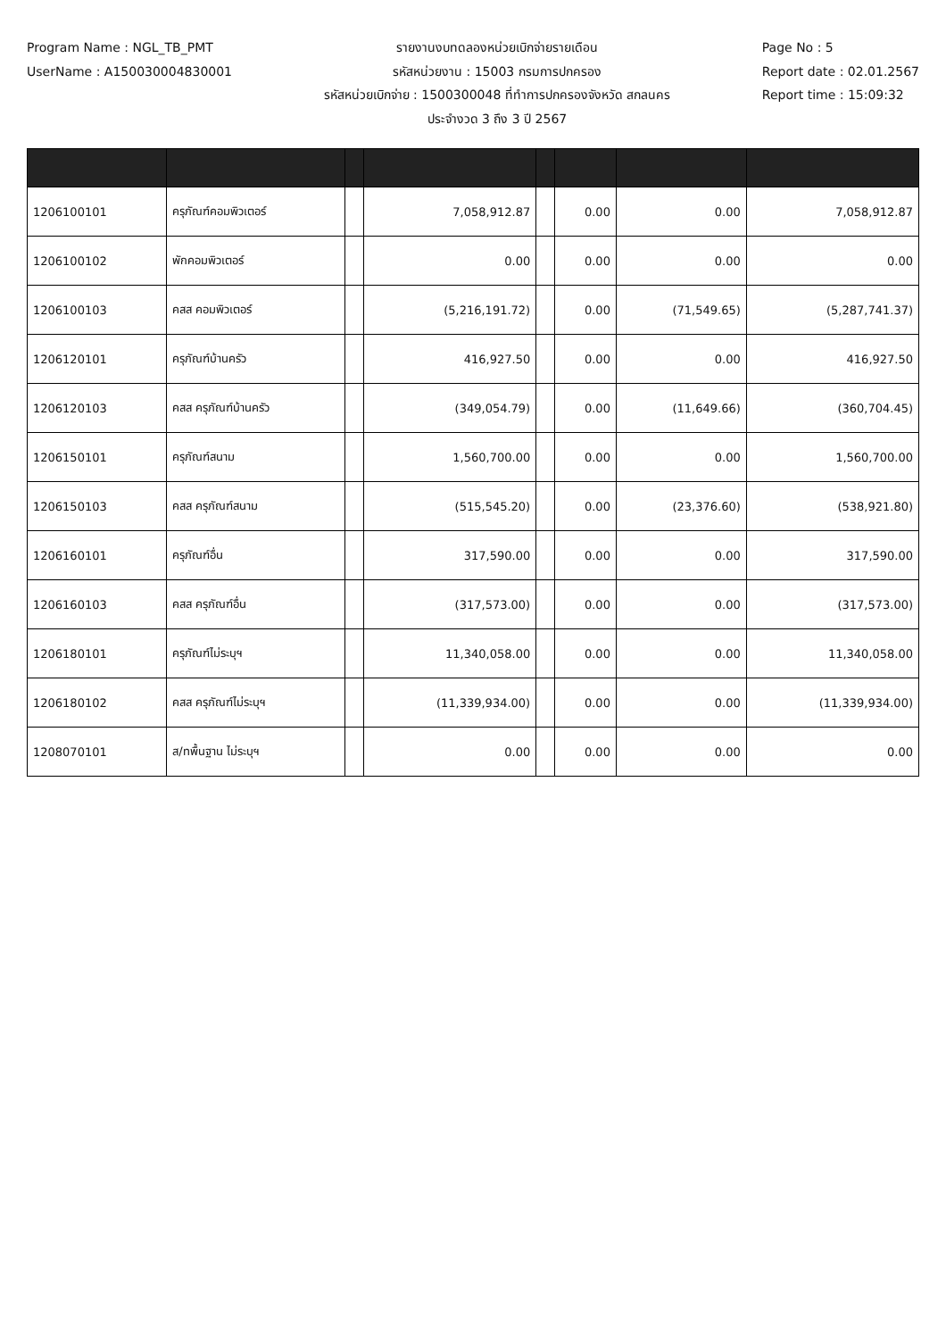Program Name : NGL_TB_PMT
UserName : A150030004830001
รายงานงบทดลองหน่วยเบิกจ่ายรายเดือน
รหัสหน่วยงาน : 15003 กรมการปกครอง
รหัสหน่วยเบิกจ่าย : 1500300048 ที่ทำการปกครองจังหวัด สกลนคร
ประจำงวด 3 ถึง 3 ปี 2567
Page No : 5
Report date : 02.01.2567
Report time : 15:09:32
| 1206100101 | ครุภัณฑ์คอมพิวเตอร์ | | 7,058,912.87 | | 0.00 | 0.00 | 7,058,912.87 |
| 1206100102 | พักคอมพิวเตอร์ | | 0.00 | | 0.00 | 0.00 | 0.00 |
| 1206100103 | คสส คอมพิวเตอร์ | | (5,216,191.72) | | 0.00 | (71,549.65) | (5,287,741.37) |
| 1206120101 | ครุภัณฑ์บ้านครัว | | 416,927.50 | | 0.00 | 0.00 | 416,927.50 |
| 1206120103 | คสส ครุภัณฑ์บ้านครัว | | (349,054.79) | | 0.00 | (11,649.66) | (360,704.45) |
| 1206150101 | ครุภัณฑ์สนาม | | 1,560,700.00 | | 0.00 | 0.00 | 1,560,700.00 |
| 1206150103 | คสส ครุภัณฑ์สนาม | | (515,545.20) | | 0.00 | (23,376.60) | (538,921.80) |
| 1206160101 | ครุภัณฑ์อื่น | | 317,590.00 | | 0.00 | 0.00 | 317,590.00 |
| 1206160103 | คสส ครุภัณฑ์อื่น | | (317,573.00) | | 0.00 | 0.00 | (317,573.00) |
| 1206180101 | ครุภัณฑ์ไม่ระบุฯ | | 11,340,058.00 | | 0.00 | 0.00 | 11,340,058.00 |
| 1206180102 | คสส ครุภัณฑ์ไม่ระบุฯ | | (11,339,934.00) | | 0.00 | 0.00 | (11,339,934.00) |
| 1208070101 | ส/ทพื้นฐาน ไม่ระบุฯ | | 0.00 | | 0.00 | 0.00 | 0.00 |